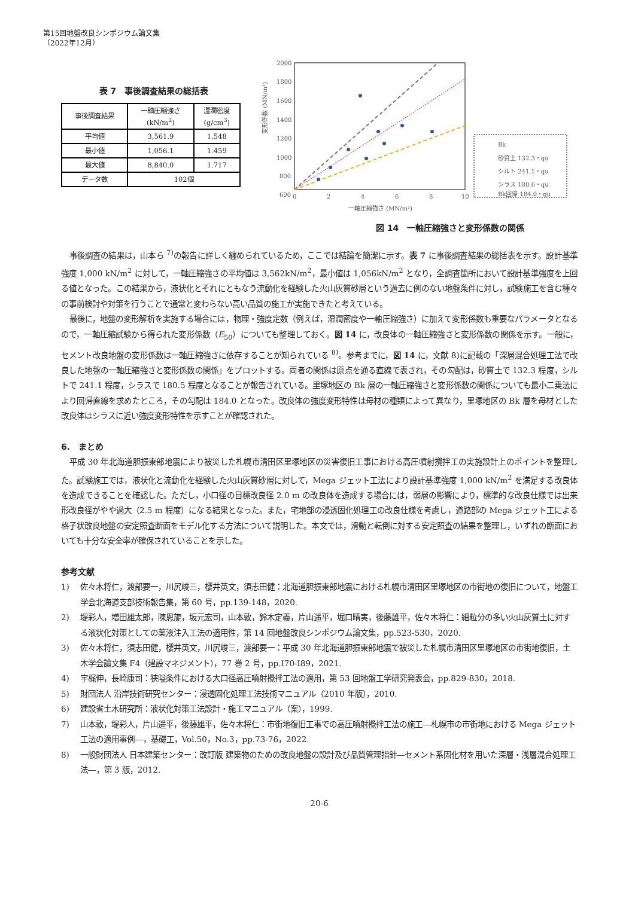第15回地盤改良シンポジウム論文集
（2022年12月）
表 7　事後調査結果の総括表
| 事後調査結果 | 一軸圧縮強さ (kN/m<sup>2</sup>) | 湿潤密度 (g/cm<sup>3</sup>) |
| --- | --- | --- |
| 平均値 | 3,561.9 | 1.548 |
| 最小値 | 1,056.1 | 1.459 |
| 最大値 | 8,840.0 | 1.717 |
| データ数 | 102個 | |
変形係数 (MN/m²)
2000
1800
1600
1400
1200
1000
800
600
0
2
4
6
8
10
一軸圧縮強さ (MN/m²)
Bk
砂質土 132.3・qu
シルト 241.1・qu
シラス 180.6・qu
Bk回帰 184.0・qu
図 14　一軸圧縮強さと変形係数の関係
事後調査の結果は，山本ら <sup>7)</sup>の報告に詳しく纏められているため，ここでは結論を簡潔に示す。表 7 に事後調査結果の総括表を示す。設計基準強度 1,000 kN/m<sup>2</sup> に対して，一軸圧縮強さの平均値は 3,562kN/m<sup>2</sup>，最小値は 1,056kN/m<sup>2</sup> となり，全調査箇所において設計基準強度を上回る値となった。この結果から，液状化とそれにともなう流動化を経験した火山灰質砂層という過去に例のない地盤条件に対し，試験施工を含む種々の事前検討や対策を行うことで通常と変わらない高い品質の施工が実施できたと考えている。
最後に，地盤の変形解析を実施する場合には，物理・強度定数（例えば，湿潤密度や一軸圧縮強さ）に加えて変形係数も重要なパラメータとなるので，一軸圧縮試験から得られた変形係数（E<sub>50</sub>）についても整理しておく。図 14 に，改良体の一軸圧縮強さと変形係数の関係を示す。一般に，セメント改良地盤の変形係数は一軸圧縮強さに依存することが知られている <sup>8)</sup>。参考までに，図 14 に，文献 8)に記載の「深層混合処理工法で改良した地盤の一軸圧縮強さと変形係数の関係」をプロットする。両者の関係は原点を通る直線で表され，その勾配は，砂質土で 132.3 程度，シルトで 241.1 程度，シラスで 180.5 程度となることが報告されている。里塚地区の Bk 層の一軸圧縮強さと変形係数の関係についても最小二乗法により回帰直線を求めたところ，その勾配は 184.0 となった。改良体の強度変形特性は母材の種類によって異なり，里塚地区の Bk 層を母材とした改良体はシラスに近い強度変形特性を示すことが確認された。
6.　まとめ
平成 30 年北海道胆振東部地震により被災した札幌市清田区里塚地区の災害復旧工事における高圧噴射攪拌工の実施設計上のポイントを整理した。試験施工では，液状化と流動化を経験した火山灰質砂層に対して，Mega ジェット工法により設計基準強度 1,000 kN/m<sup>2</sup> を満足する改良体を造成できることを確認した。ただし，小口径の目標改良径 2.0 m の改良体を造成する場合には，弱層の影響により，標準的な改良仕様では出来形改良径がやや過大（2.5 m 程度）になる結果となった。また，宅地部の浸透固化処理工の改良仕様を考慮し，道路部の Mega ジェット工による格子状改良地盤の安定照査断面をモデル化する方法について説明した。本文では，滑動と転倒に対する安定照査の結果を整理し，いずれの断面においても十分な安全率が確保されていることを示した。
参考文献
1) 佐々木将仁，渡部要一，川尻峻三，櫻井英文，須志田健：北海道胆振東部地震における札幌市清田区里塚地区の市街地の復旧について，地盤工学会北海道支部技術報告集，第 60 号，pp.139-148，2020.
2) 堤彩人，増田雄太郎，陳恩旎，坂元宏司，山本敦，鈴木定義，片山遥平，堀口晴実，後藤雄平，佐々木将仁：細粒分の多い火山灰質土に対する液状化対策としての薬液注入工法の適用性，第 14 回地盤改良シンポジウム論文集，pp.523-530，2020.
3) 佐々木将仁，須志田健，櫻井英文，川尻峻三，渡部要一：平成 30 年北海道胆振東部地震で被災した札幌市清田区里塚地区の市街地復旧，土木学会論文集 F4（建設マネジメント），77 巻 2 号，pp.I70-I89，2021.
4) 宇梶伸，長崎康司：狭隘条件における大口径高圧噴射攪拌工法の適用，第 53 回地盤工学研究発表会，pp.829-830，2018.
5) 財団法人 沿岸技術研究センター：浸透固化処理工法技術マニュアル（2010 年版），2010.
6) 建設省土木研究所：液状化対策工法設計・施工マニュアル（案），1999.
7) 山本敦，堤彩人，片山遥平，後藤雄平，佐々木将仁：市街地復旧工事での高圧噴射攪拌工法の施工―札幌市の市街地における Mega ジェット工法の適用事例―，基礎工，Vol.50，No.3，pp.73-76，2022.
8) 一般財団法人 日本建築センター：改訂版 建築物のための改良地盤の設計及び品質管理指針―セメント系固化材を用いた深層・浅層混合処理工法―，第 3 版，2012.
20-6